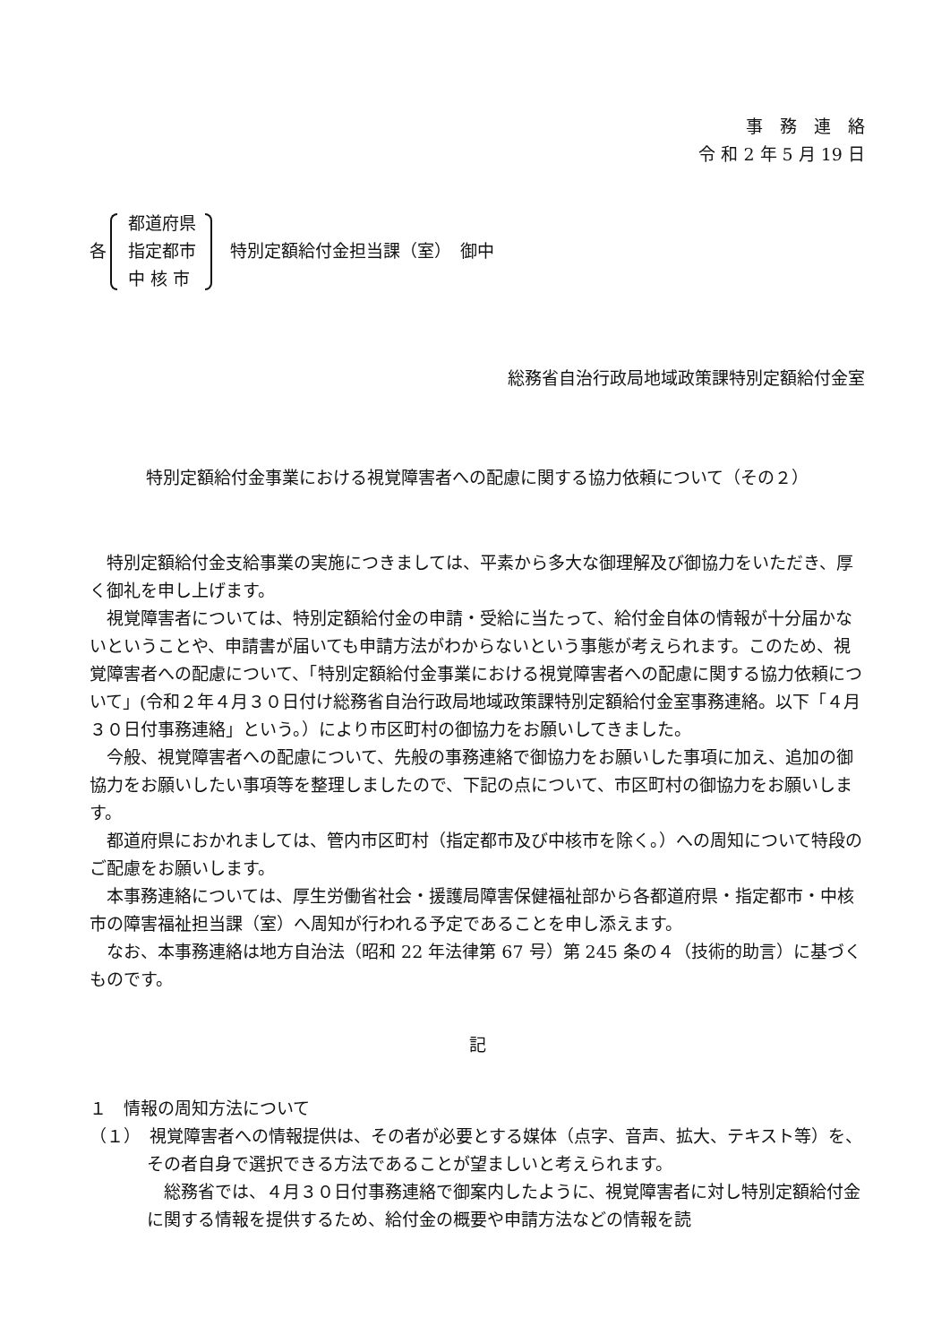事　務　連　絡
令 和 2 年 5 月 19 日
各 都道府県
指定都市
中 核 市 特別定額給付金担当課（室）　御中
総務省自治行政局地域政策課特別定額給付金室
特別定額給付金事業における視覚障害者への配慮に関する協力依頼について（その２）
特別定額給付金支給事業の実施につきましては、平素から多大な御理解及び御協力をいただき、厚く御礼を申し上げます。
視覚障害者については、特別定額給付金の申請・受給に当たって、給付金自体の情報が十分届かないということや、申請書が届いても申請方法がわからないという事態が考えられます。このため、視覚障害者への配慮について、「特別定額給付金事業における視覚障害者への配慮に関する協力依頼について」(令和２年４月３０日付け総務省自治行政局地域政策課特別定額給付金室事務連絡。以下「４月３０日付事務連絡」という。）により市区町村の御協力をお願いしてきました。
今般、視覚障害者への配慮について、先般の事務連絡で御協力をお願いした事項に加え、追加の御協力をお願いしたい事項等を整理しましたので、下記の点について、市区町村の御協力をお願いします。
都道府県におかれましては、管内市区町村（指定都市及び中核市を除く。）への周知について特段のご配慮をお願いします。
本事務連絡については、厚生労働省社会・援護局障害保健福祉部から各都道府県・指定都市・中核市の障害福祉担当課（室）へ周知が行われる予定であることを申し添えます。
なお、本事務連絡は地方自治法（昭和 22 年法律第 67 号）第 245 条の４（技術的助言）に基づくものです。
記
１　情報の周知方法について
（１）　視覚障害者への情報提供は、その者が必要とする媒体（点字、音声、拡大、テキスト等）を、その者自身で選択できる方法であることが望ましいと考えられます。
総務省では、４月３０日付事務連絡で御案内したように、視覚障害者に対し特別定額給付金に関する情報を提供するため、給付金の概要や申請方法などの情報を読